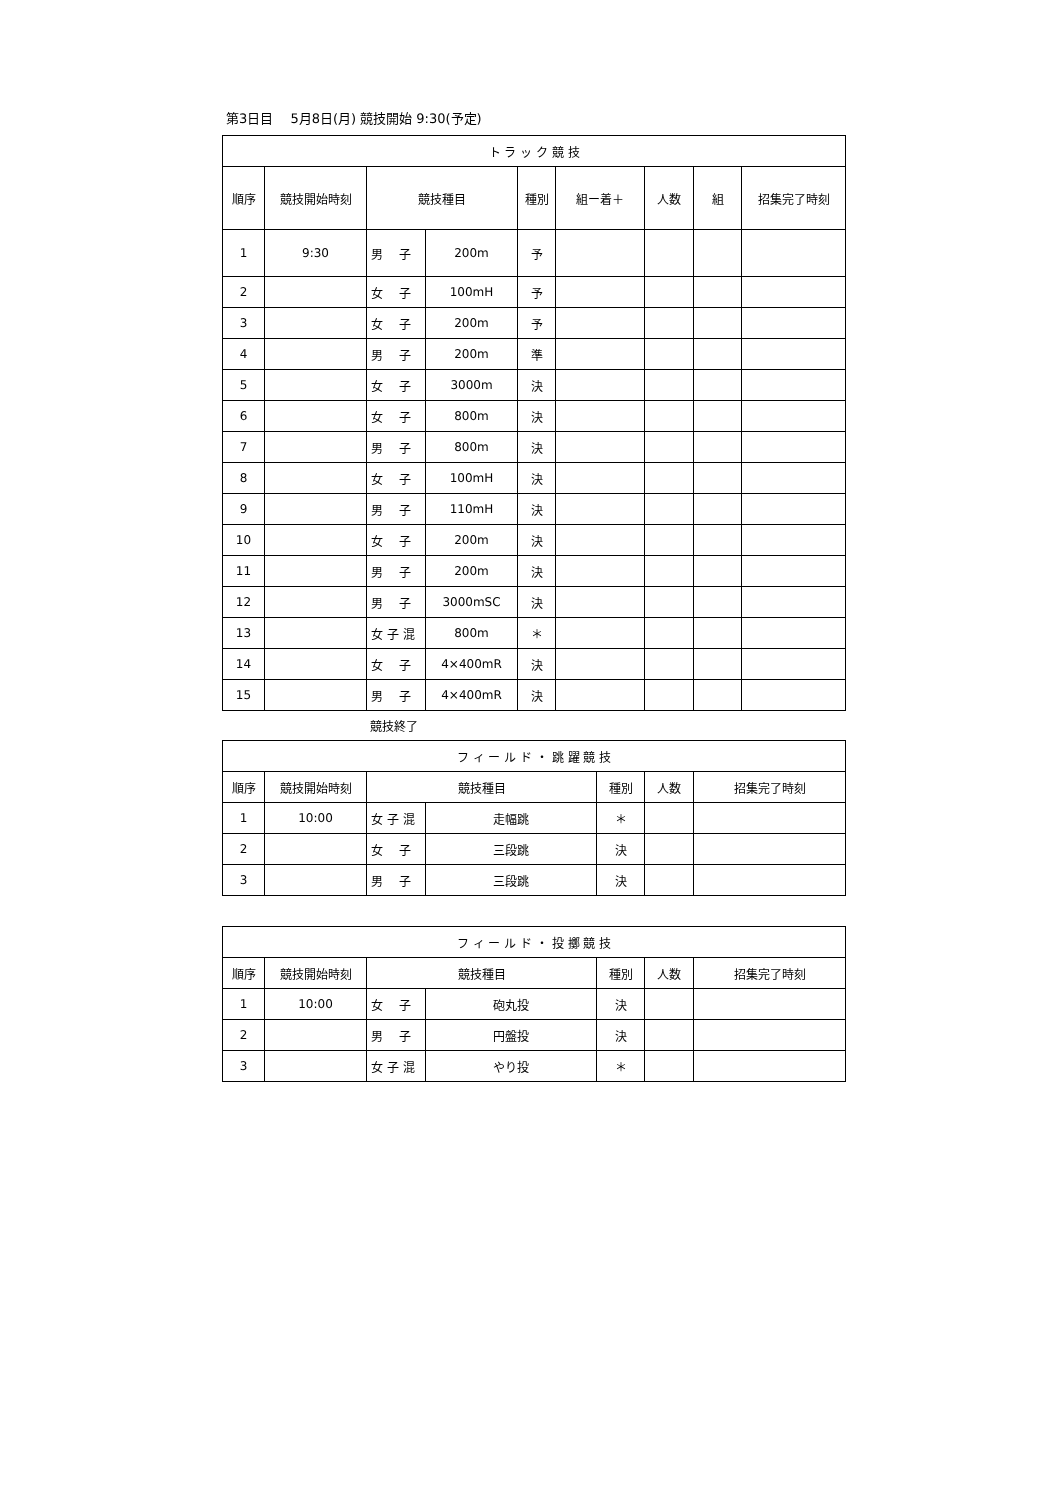第3日目　 5月8日(月) 競技開始 9:30(予定)
| ト ラ ッ ク 競 技 | | | | | | | | |
| --- | --- | --- | --- | --- | --- | --- | --- | --- |
| 順序 | 競技開始時刻 | 競技種目 | | 種別 | 組ー着＋ | 人数 | 組 | 招集完了時刻 |
| 1 | 9:30 | 男 子 | 200m | 予 | | | | |
| 2 | | 女 子 | 100mH | 予 | | | | |
| 3 | | 女 子 | 200m | 予 | | | | |
| 4 | | 男 子 | 200m | 準 | | | | |
| 5 | | 女 子 | 3000m | 決 | | | | |
| 6 | | 女 子 | 800m | 決 | | | | |
| 7 | | 男 子 | 800m | 決 | | | | |
| 8 | | 女 子 | 100mH | 決 | | | | |
| 9 | | 男 子 | 110mH | 決 | | | | |
| 10 | | 女 子 | 200m | 決 | | | | |
| 11 | | 男 子 | 200m | 決 | | | | |
| 12 | | 男 子 | 3000mSC | 決 | | | | |
| 13 | | 女 子 混 | 800m | ＊ | | | | |
| 14 | | 女 子 | 4×400mR | 決 | | | | |
| 15 | | 男 子 | 4×400mR | 決 | | | | |
競技終了
| フ ィ ー ル ド ・ 跳 躍 競 技 | | | | | | |
| --- | --- | --- | --- | --- | --- | --- |
| 順序 | 競技開始時刻 | 競技種目 | | 種別 | 人数 | 招集完了時刻 |
| 1 | 10:00 | 女 子 混 | 走幅跳 | ＊ | | |
| 2 | | 女 子 | 三段跳 | 決 | | |
| 3 | | 男 子 | 三段跳 | 決 | | |
| フ ィ ー ル ド ・ 投 擲 競 技 | | | | | | |
| --- | --- | --- | --- | --- | --- | --- |
| 順序 | 競技開始時刻 | 競技種目 | | 種別 | 人数 | 招集完了時刻 |
| 1 | 10:00 | 女 子 | 砲丸投 | 決 | | |
| 2 | | 男 子 | 円盤投 | 決 | | |
| 3 | | 女 子 混 | やり投 | ＊ | | |